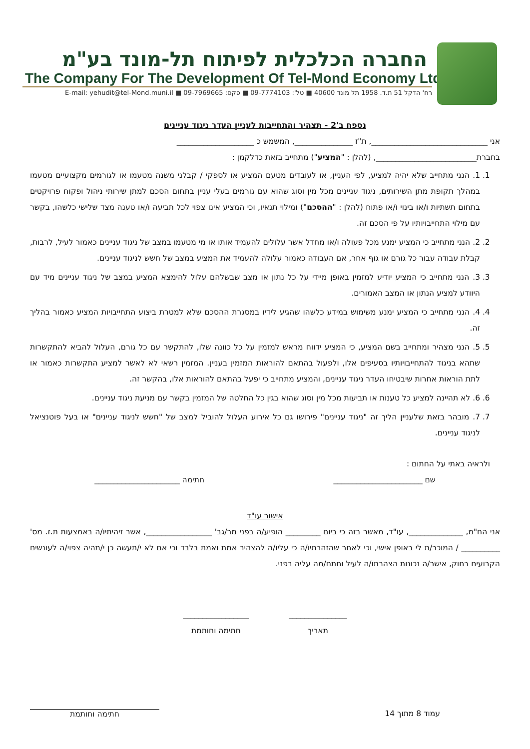החברה הכלכלית לפיתוח תל-מונד בע"מ
The Company For The Development Of Tel-Mond Economy Ltd.
רח' הדקל 51 ת.ד. 1958 תל מונד 40600 ■ טל': 09-7774103 ■ פקס: 09-7969665 ■ E-mail: yehudit@tel-Mond.muni.il
נספח ב'2 - תצהיר והתחייבות לעניין העדר ניגוד עניינים
אני ______________________________, ת"ז _______________, המשמש כ ____________________
בחברת__________________________, (להלן : "המציע") מתחייב בזאת כדלקמן :
1. 1. הנני מתחייב שלא יהיה למציע, לפי העניין, או לעובדים מטעם המציע או לספקי / קבלני משנה מטעמו או לגורמים מקצועיים מטעמו במהלך תקופת מתן השירותים, ניגוד עניינים מכל מין וסוג שהוא עם גורמים בעלי עניין בתחום הסכם למתן שירותי ניהול ופקוח פרויקטים בתחום תשתיות ו/או בינוי ו/או פתוח (להלן : "ההסכם") ומילוי תנאיו, וכי המציע אינו צפוי לכל תביעה ו/או טענה מצד שלישי כלשהו, בקשר עם מילוי התחייבויותיו על פי הסכם זה.
2. 2. הנני מתחייב כי המציע ימנע מכל פעולה ו/או מחדל אשר עלולים להעמיד אותו או מי מטעמו במצב של ניגוד עניינים כאמור לעיל, לרבות, קבלת עבודה עבור כל גורם או גוף אחר, אם העבודה כאמור עלולה להעמיד את המציע במצב של חשש לניגוד עניינים.
3. 3. הנני מתחייב כי המציע יודיע למזמין באופן מיידי על כל נתון או מצב שבשלהם עלול להימצא המציע במצב של ניגוד עניינים מיד עם היוודע למציע הנתון או המצב האמורים.
4. 4. הנני מתחייב כי המציע ימנע משימוש במידע כלשהו שהגיע לידיו במסגרת ההסכם שלא למטרת ביצוע התחייבויות המציע כאמור בהליך זה.
5. 5. הנני מצהיר ומתחייב בשם המציע, כי המציע ידווח מראש למזמין על כל כוונה שלו, להתקשר עם כל גורם, העלול להביא להתקשרות שתהא בניגוד להתחייבויותיו בסעיפים אלו, ולפעול בהתאם להוראות המזמין בעניין. המזמין רשאי לא לאשר למציע התקשרות כאמור או לתת הוראות אחרות שיבטיחו העדר ניגוד עניינים, והמציע מתחייב כי יפעל בהתאם להוראות אלו, בהקשר זה.
6. 6. לא תהיינה למציע כל טענות או תביעות מכל מין וסוג שהוא בגין כל החלטה של המזמין בקשר עם מניעת ניגוד עניינים.
7. 7. מובהר בזאת שלעניין הליך זה "ניגוד עניינים" פירושו גם כל אירוע העלול להוביל למצב של "חשש לניגוד עניינים" או בעל פוטנציאל לניגוד עניינים.
ולראיה באתי על החתום :
שם _______________________ חתימה ______________________
אישור עו"ד
אני הח"מ, ______________, עו"ד, מאשר בזה כי ביום _________ הופיע/ה בפני מר/גב' _________________, אשר זיהיתיו/ה באמצעות ת.ז. מס' __________ / המוכר/ת לי באופן אישי, וכי לאחר שהזהרתיו/ה כי עליו/ה להצהיר אמת ואמת בלבד וכי אם לא י/תעשה כן י/תהיה צפוי/ה לעונשים הקבועים בחוק, אישר/ה נכונות הצהרתו/ה לעיל וחתם/מה עליה בפני.
_______________
תאריך
_________________
חתימה וחותמת
עמוד 8 מתוך 14 חתימה וחותמת